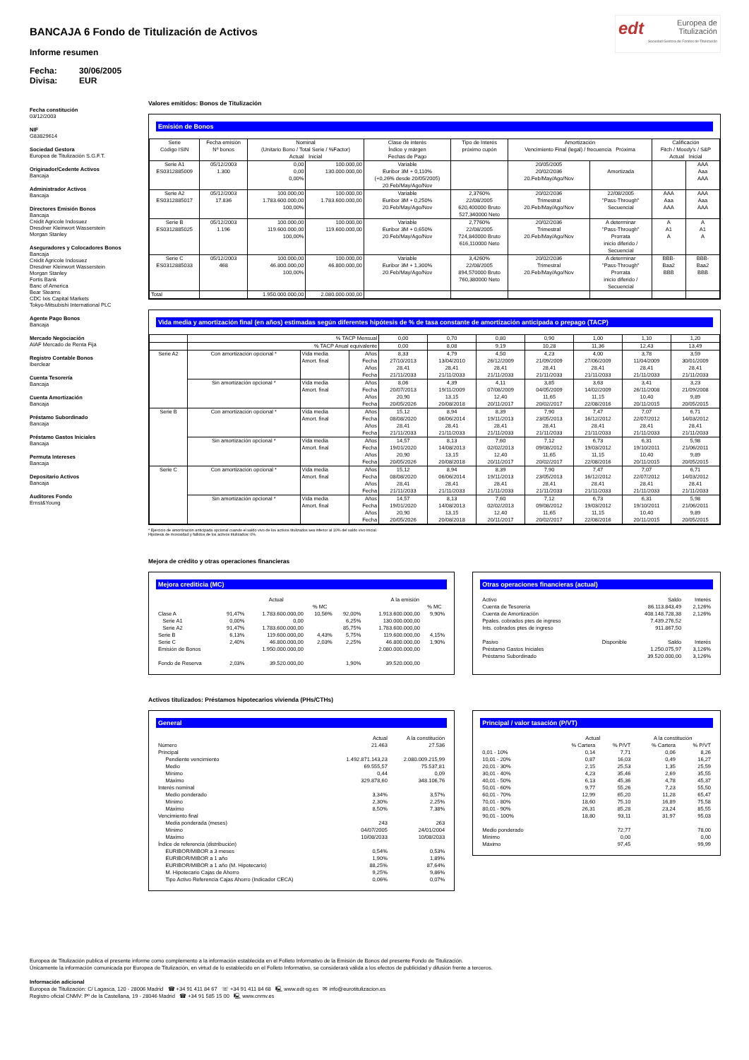BANCAJA 6 Fondo de Titulización de Activos
Informe resumen
Fecha: 30/06/2005 Divisa: EUR
edt Europea de
Titulización
Sociedad Gestora de Fondos de Titulización
Fecha constitución
03/12/2003
NIF
G83829614
Sociedad Gestora
Europea de Titulización S.G.F.T.
Originador/Cedente Activos
Bancaja
Administrador Activos
Bancaja
Directores Emisión Bonos
Bancaja
Crédit Agricole Indosuez
Dresdner Kleinwort Wasserstein
Morgan Stanley
Aseguradores y Colocadores Bonos
Bancaja
Crédit Agricole Indosuez
Dresdner Kleinwort Wasserstein
Morgan Stanley
Fortis Bank
Banc of America
Bear Stearns
CDC Ixis Capital Markets
Tokyo-Mitsubishi International PLC
Agente Pago Bonos
Bancaja
Mercado Negociación
AIAF Mercado de Renta Fija
Registro Contable Bonos
Iberclear
Cuenta Tesorería
Bancaja
Cuenta Amortización
Bancaja
Préstamo Subordinado
Bancaja
Préstamo Gastos Iniciales
Bancaja
Permuta Intereses
Bancaja
Depositario Activos
Bancaja
Auditores Fondo
Ernst&Young
Valores emitidos: Bonos de Titulización
Emisión de Bonos
| Serie Código ISIN | Fecha emisión Nº bonos | Nominal (Unitario Bono / Total Serie / %Factor) Actual Inicial | | Clase de interés Índice y márgen Fechas de Pago | Tipo de Interés próximo cupón | Amortización Vencimiento Final (legal) / frecuencia Próxima | | Calificación Fitch / Moody's / S&P Actual Inicial | |
| --- | --- | --- | --- | --- | --- | --- | --- | --- | --- |
| Serie A1 ES0312885009 | 05/12/2003 1.300 | 0,00 0,00 0,00% | 100.000,00 130.000.000,00 | Variable Euribor 3M + 0,110% (+0,26% desde 20/05/2005) 20.Feb/May/Ago/Nov | | 20/05/2005 20/02/2036 20.Feb/May/Ago/Nov | Amortizada | | AAA Aaa AAA |
| Serie A2 ES0312885017 | 05/12/2003 17.836 | 100.000,00 1.783.600.000,00 100,00% | 100.000,00 1.783.600.000,00 | Variable Euribor 3M + 0,250% 20.Feb/May/Ago/Nov | 2,3760% 22/08/2005 620,400000 Bruto 527,340000 Neto | 20/02/2036 Trimestral 20.Feb/May/Ago/Nov | 22/08/2005 "Pass-Through" Secuencial | AAA Aaa AAA | AAA Aaa AAA |
| Serie B ES0312885025 | 05/12/2003 1.196 | 100.000,00 119.600.000,00 100,00% | 100.000,00 119.600.000,00 | Variable Euribor 3M + 0,650% 20.Feb/May/Ago/Nov | 2,7760% 22/08/2005 724,840000 Bruto 616,110000 Neto | 20/02/2036 Trimestral 20.Feb/May/Ago/Nov | A determinar "Pass-Through" Prorrata inicio diferido / Secuencial | A A1 A | A A1 A |
| Serie C ES0312885033 | 05/12/2003 468 | 100.000,00 46.800.000,00 100,00% | 100.000,00 46.800.000,00 | Variable Euribor 3M + 1,300% 20.Feb/May/Ago/Nov | 3,4260% 22/08/2005 894,570000 Bruto 760,380000 Neto | 20/02/2036 Trimestral 20.Feb/May/Ago/Nov | A determinar "Pass-Through" Prorrata inicio diferido / Secuencial | BBB- Baa2 BBB | BBB- Baa2 BBB |
| Total | | 1.950.000.000,00 | 2.080.000.000,00 | | | | | | |
Vida media y amortización final (en años) estimadas según diferentes hipótesis de % de tasa constante de amortización anticipada o prepago (TACP)
| | % TACP Mensual | | | 0,00 | 0,70 | 0,80 | 0,90 | 1,00 | 1,10 | 1,20 |
| | % TACP Anual equivalente | | | 0,00 | 8,08 | 9,19 | 10,28 | 11,36 | 12,43 | 13,49 |
| Serie A2 | Con amortización opcional * | Vida media Amort. final | Años Fecha Años Fecha | 8,33 27/10/2013 28,41 21/11/2033 | 4,79 13/04/2010 28,41 21/11/2033 | 4,50 26/12/2009 28,41 21/11/2033 | 4,23 21/09/2009 28,41 21/11/2033 | 4,00 27/06/2009 28,41 21/11/2033 | 3,78 11/04/2009 28,41 21/11/2033 | 3,59 30/01/2009 28,41 21/11/2033 |
| | Sin amortización opcional * | Vida media Amort. final | Años Fecha Años Fecha | 8,06 20/07/2013 20,90 20/05/2026 | 4,39 19/11/2009 13,15 20/08/2018 | 4,11 07/08/2009 12,40 20/11/2017 | 3,85 04/05/2009 11,65 20/02/2017 | 3,63 14/02/2009 11,15 22/08/2016 | 3,41 26/11/2008 10,40 20/11/2015 | 3,23 21/09/2008 9,89 20/05/2015 |
| Serie B | Con amortización opcional * | Vida media Amort. final | Años Fecha Años Fecha | 15,12 08/08/2020 28,41 21/11/2033 | 8,94 06/06/2014 28,41 21/11/2033 | 8,39 19/11/2013 28,41 21/11/2033 | 7,90 23/05/2013 28,41 21/11/2033 | 7,47 16/12/2012 28,41 21/11/2033 | 7,07 22/07/2012 28,41 21/11/2033 | 6,71 14/03/2012 28,41 21/11/2033 |
| | Sin amortización opcional * | Vida media Amort. final | Años Fecha Años Fecha | 14,57 19/01/2020 20,90 20/05/2026 | 8,13 14/08/2013 13,15 20/08/2018 | 7,60 02/02/2013 12,40 20/11/2017 | 7,12 09/08/2012 11,65 20/02/2017 | 6,73 19/03/2012 11,15 22/08/2016 | 6,31 19/10/2011 10,40 20/11/2015 | 5,98 21/06/2011 9,89 20/05/2015 |
| Serie C | Con amortización opcional * | Vida media Amort. final | Años Fecha Años Fecha | 15,12 08/08/2020 28,41 21/11/2033 | 8,94 06/06/2014 28,41 21/11/2033 | 8,39 19/11/2013 28,41 21/11/2033 | 7,90 23/05/2013 28,41 21/11/2033 | 7,47 16/12/2012 28,41 21/11/2033 | 7,07 22/07/2012 28,41 21/11/2033 | 6,71 14/03/2012 28,41 21/11/2033 |
| | Sin amortización opcional * | Vida media Amort. final | Años Fecha Años Fecha | 14,57 19/01/2020 20,90 20/05/2026 | 8,13 14/08/2013 13,15 20/08/2018 | 7,60 02/02/2013 12,40 20/11/2017 | 7,12 09/08/2012 11,65 20/02/2017 | 6,73 19/03/2012 11,15 22/08/2016 | 6,31 19/10/2011 10,40 20/11/2015 | 5,98 21/06/2011 9,89 20/05/2015 |
* Ejercicio de amortización anticipada opcional cuando el saldo vivo de los activos titulizados sea inferior al 10% del saldo vivo inicial.
Hipótesis de morosidad y fallidos de los activos titulizados: 0%.
Mejora de crédito y otras operaciones financieras
Mejora crediticia (MC)
| | Actual | | | | A la emisión | |
| | | | % MC | | | % MC |
| Clase A | 91,47% | 1.783.600.000,00 | 10,56% | 92,00% | 1.913.600.000,00 | 9,90% |
| Serie A1 | 0,00% | 0,00 | | 6,25% | 130.000.000,00 | |
| Serie A2 | 91,47% | 1.783.600.000,00 | | 85,75% | 1.783.600.000,00 | |
| Serie B | 6,13% | 119.600.000,00 | 4,43% | 5,75% | 119.600.000,00 | 4,15% |
| Serie C | 2,40% | 46.800.000,00 | 2,03% | 2,25% | 46.800.000,00 | 1,90% |
| Emisión de Bonos | | 1.950.000.000,00 | | | 2.080.000.000,00 | |
| Fondo de Reserva | 2,03% | 39.520.000,00 | | 1,90% | 39.520.000,00 | |
Otras operaciones financieras (actual)
| Activo | | Saldo | Interés |
| Cuenta de Tesorería | | 86.113.843,49 | 2,126% |
| Cuenta de Amortización | | 408.148.728,38 | 2,126% |
| Ppales. cobrados ptes de ingreso | | 7.439.276,52 | |
| Ints. cobrados ptes de ingreso | | 911.867,50 | |
| Pasivo | Disponible | Saldo | Interés |
| Préstamo Gastos Iniciales | | 1.250.075,97 | 3,126% |
| Préstamo Subordinado | | 39.520.000,00 | 3,126% |
Activos titulizados: Préstamos hipotecarios vivienda (PHs/CTHs)
General
| | Actual | A la constitución |
| Número | 21.463 | 27.536 |
| Principal | | |
| Pendiente vencimiento | 1.492.871.143,23 | 2.080.009.215,99 |
| Medio | 69.555,57 | 75.537,81 |
| Mínimo | 0,44 | 0,09 |
| Máximo | 329.878,60 | 348.106,76 |
| Interés nominal | | |
| Medio ponderado | 3,34% | 3,57% |
| Mínimo | 2,30% | 2,25% |
| Máximo | 8,50% | 7,38% |
| Vencimiento final | | |
| Media ponderada (meses) | 243 | 263 |
| Mínimo | 04/07/2005 | 24/01/2004 |
| Máximo | 10/08/2033 | 10/08/2033 |
| Índice de referencia (distribución) | | |
| EURIBOR/MIBOR a 3 meses | 0,54% | 0,53% |
| EURIBOR/MIBOR a 1 año | 1,90% | 1,89% |
| EURIBOR/MIBOR a 1 año (M. Hipotecario) | 88,25% | 87,64% |
| M. Hipotecario Cajas de Ahorro | 9,25% | 9,86% |
| Tipo Activo Referencia Cajas Ahorro (Indicador CECA) | 0,06% | 0,07% |
Principal / valor tasación (P/VT)
| | Actual | | A la constitución | |
| | % Cartera | % P/VT | % Cartera | % P/VT |
| 0,01 - 10% | 0,14 | 7,71 | 0,06 | 8,26 |
| 10,01 - 20% | 0,87 | 16,03 | 0,49 | 16,27 |
| 20,01 - 30% | 2,15 | 25,53 | 1,35 | 25,59 |
| 30,01 - 40% | 4,23 | 35,46 | 2,69 | 35,55 |
| 40,01 - 50% | 6,13 | 45,36 | 4,78 | 45,37 |
| 50,01 - 60% | 9,77 | 55,26 | 7,23 | 55,50 |
| 60,01 - 70% | 12,99 | 65,20 | 11,28 | 65,47 |
| 70,01 - 80% | 18,60 | 75,10 | 16,89 | 75,58 |
| 80,01 - 90% | 26,31 | 85,28 | 23,24 | 85,55 |
| 90,01 - 100% | 18,80 | 93,11 | 31,97 | 95,03 |
| Medio ponderado | | 72,77 | | 78,00 |
| Mínimo | | 0,00 | | 0,00 |
| Máximo | | 97,45 | | 99,99 |
Europea de Titulización publica el presente informe como complemento a la información establecida en el Folleto Informativo de la Emisión de Bonos del presente Fondo de Titulización.
Únicamente la información comunicada por Europea de Titulización, en virtud de lo establecido en el Folleto Informativo, se considerará válida a los efectos de publicidad y difusión frente a terceros.
Información adicional
Europea de Titulización: C/ Lagasca, 120 - 28006 Madrid ☎ +34 91 411 84 67 ☏ +34 91 411 84 68 🖳 www.edt-sg.es ✉ info@eurotitulizacion.es
Registro oficial CNMV: Pº de la Castellana, 19 - 28046 Madrid ☎ +34 91 585 15 00 🖳 www.cnmv.es